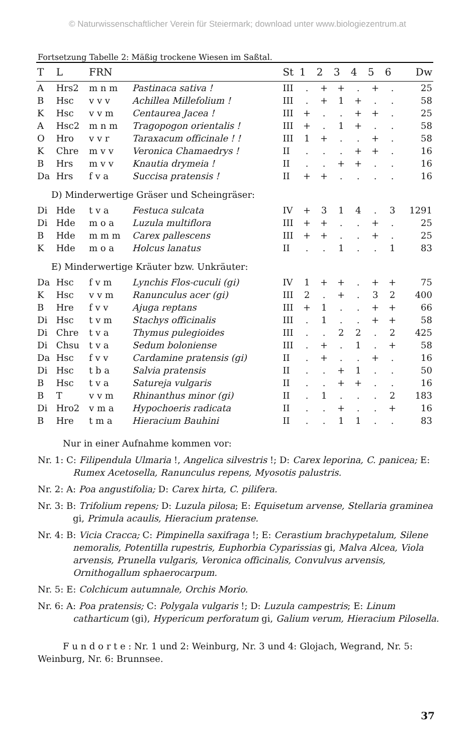© Naturwissenschaftlicher Verein für Steiermark; download unter www.biologiezentrum.at
Fortsetzung Tabelle 2: Mäßig trockene Wiesen im Saßtal.
| T | L | FRN | | St | 1 | 2 | 3 | 4 | 5 | 6 | Dw |
| --- | --- | --- | --- | --- | --- | --- | --- | --- | --- | --- | --- |
| A | Hrs2 | m n m | Pastinaca sativa ! | III | . | + | + | . | + | . | 25 |
| B | Hsc | v v v | Achillea Millefolium ! | III | . | + | 1 | + | . | . | 58 |
| K | Hsc | v v m | Centaurea Jacea ! | III | + | . | . | + | + | . | 25 |
| A | Hsc2 | m n m | Tragopogon orientalis ! | III | + | . | 1 | + | . | . | 58 |
| O | Hro | v v r | Taraxacum officinale ! ! | III | 1 | + | . | . | + | . | 58 |
| K | Chre | m v v | Veronica Chamaedrys ! | II | . | . | . | + | + | . | 16 |
| B | Hrs | m v v | Knautia drymeia ! | II | . | . | + | + | . | . | 16 |
| Da | Hrs | f v a | Succisa pratensis ! | II | + | + | . | . | . | . | 16 |
| D) Minderwertige Gräser und Scheingräser: | | | | | | | | | | | |
| Di | Hde | t v a | Festuca sulcata | IV | + | 3 | 1 | 4 | . | 3 | 1291 |
| Di | Hde | m o a | Luzula multiflora | III | + | + | . | . | + | . | 25 |
| B | Hde | m m m | Carex pallescens | III | + | + | . | . | + | . | 25 |
| K | Hde | m o a | Holcus lanatus | II | . | . | 1 | . | . | 1 | 83 |
| E) Minderwertige Kräuter bzw. Unkräuter: | | | | | | | | | | | |
| Da | Hsc | f v m | Lynchis Flos-cuculi (gi) | IV | 1 | + | + | . | + | + | 75 |
| K | Hsc | v v m | Ranunculus acer (gi) | III | 2 | . | + | . | 3 | 2 | 400 |
| B | Hre | f v v | Ajuga reptans | III | + | 1 | . | . | + | + | 66 |
| Di | Hsc | t v m | Stachys officinalis | III | . | 1 | . | . | + | + | 58 |
| Di | Chre | t v a | Thymus pulegioides | III | . | . | 2 | 2 | . | 2 | 425 |
| Di | Chsu | t v a | Sedum boloniense | III | . | + | . | 1 | . | + | 58 |
| Da | Hsc | f v v | Cardamine pratensis (gi) | II | . | + | . | . | + | . | 16 |
| Di | Hsc | t b a | Salvia pratensis | II | . | . | + | 1 | . | . | 50 |
| B | Hsc | t v a | Satureja vulgaris | II | . | . | + | + | . | . | 16 |
| B | T | v v m | Rhinanthus minor (gi) | II | . | 1 | . | . | . | 2 | 183 |
| Di | Hro2 | v m a | Hypochoeris radicata | II | . | . | + | . | . | + | 16 |
| B | Hre | t m a | Hieracium Bauhini | II | . | . | 1 | 1 | . | . | 83 |
Nur in einer Aufnahme kommen vor:
Nr. 1: C: Filipendula Ulmaria !, Angelica silvestris !; D: Carex leporina, C. panicea; E: Rumex Acetosella, Ranunculus repens, Myosotis palustris.
Nr. 2: A: Poa angustifolia; D: Carex hirta, C. pilifera.
Nr. 3: B: Trifolium repens; D: Luzula pilosa; E: Equisetum arvense, Stellaria graminea gi, Primula acaulis, Hieracium pratense.
Nr. 4: B: Vicia Cracca; C: Pimpinella saxifraga !; E: Cerastium brachypetalum, Silene nemoralis, Potentilla rupestris, Euphorbia Cyparissias gi, Malva Alcea, Viola arvensis, Prunella vulgaris, Veronica officinalis, Convulvus arvensis, Ornithogallum sphaerocarpum.
Nr. 5: E: Colchicum autumnale, Orchis Morio.
Nr. 6: A: Poa pratensis; C: Polygala vulgaris !; D: Luzula campestris; E: Linum catharticum (gi), Hypericum perforatum gi, Galium verum, Hieracium Pilosella.
F u n d o r t e : Nr. 1 und 2: Weinburg, Nr. 3 und 4: Glojach, Wegrand, Nr. 5: Weinburg, Nr. 6: Brunnsee.
37